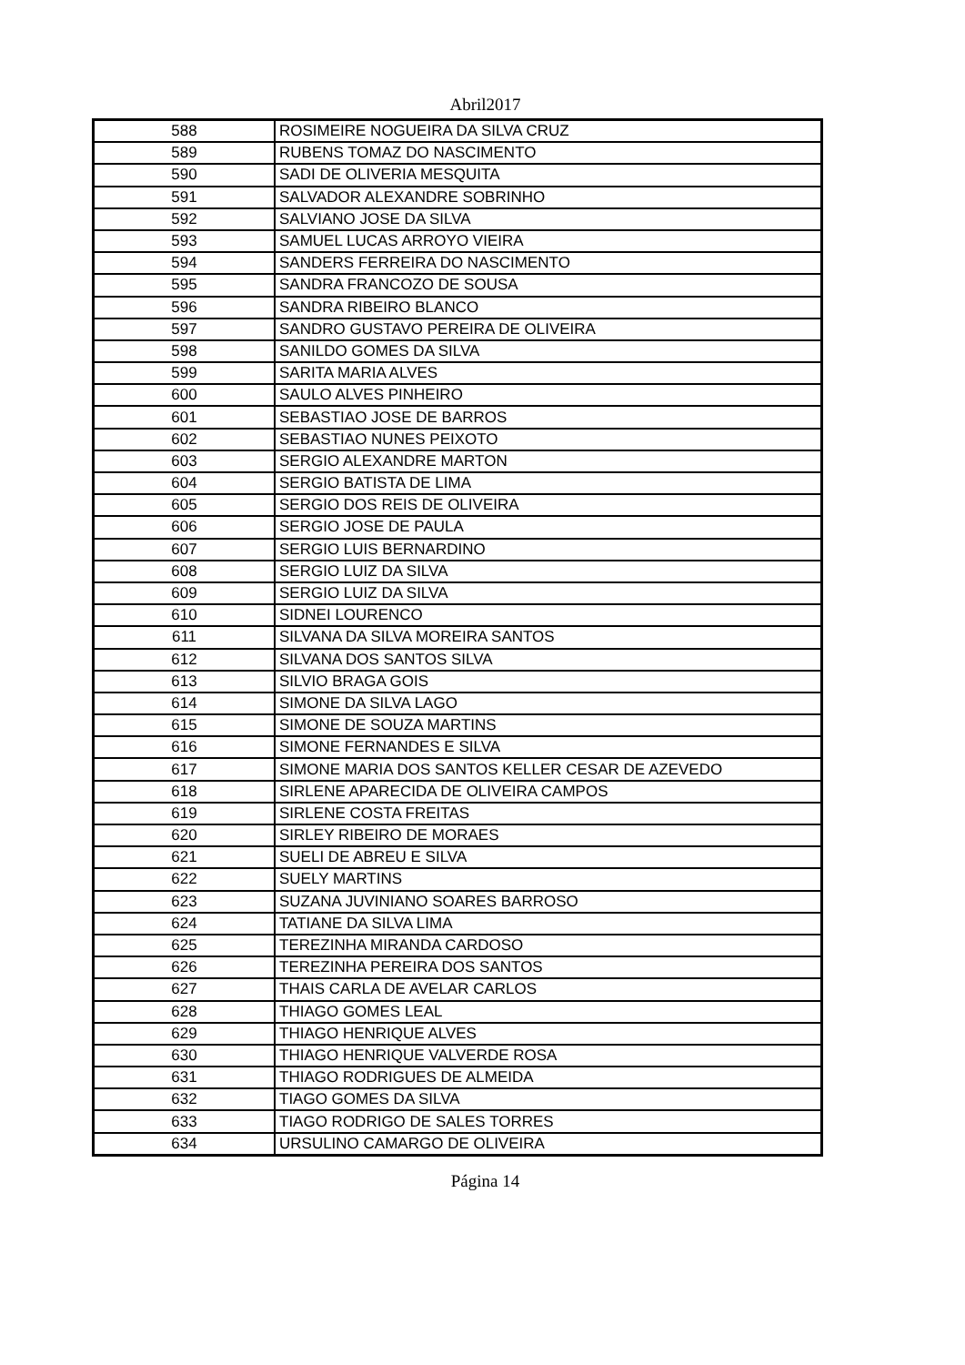Abril2017
| 588 | ROSIMEIRE NOGUEIRA DA SILVA CRUZ |
| 589 | RUBENS TOMAZ DO NASCIMENTO |
| 590 | SADI DE OLIVERIA MESQUITA |
| 591 | SALVADOR ALEXANDRE SOBRINHO |
| 592 | SALVIANO JOSE DA SILVA |
| 593 | SAMUEL LUCAS ARROYO VIEIRA |
| 594 | SANDERS FERREIRA DO NASCIMENTO |
| 595 | SANDRA FRANCOZO DE SOUSA |
| 596 | SANDRA RIBEIRO BLANCO |
| 597 | SANDRO GUSTAVO PEREIRA DE OLIVEIRA |
| 598 | SANILDO GOMES DA SILVA |
| 599 | SARITA MARIA ALVES |
| 600 | SAULO ALVES PINHEIRO |
| 601 | SEBASTIAO JOSE DE BARROS |
| 602 | SEBASTIAO NUNES PEIXOTO |
| 603 | SERGIO ALEXANDRE MARTON |
| 604 | SERGIO BATISTA DE LIMA |
| 605 | SERGIO DOS REIS DE OLIVEIRA |
| 606 | SERGIO JOSE DE PAULA |
| 607 | SERGIO LUIS BERNARDINO |
| 608 | SERGIO LUIZ DA SILVA |
| 609 | SERGIO LUIZ DA SILVA |
| 610 | SIDNEI LOURENCO |
| 611 | SILVANA DA SILVA MOREIRA SANTOS |
| 612 | SILVANA DOS SANTOS SILVA |
| 613 | SILVIO BRAGA GOIS |
| 614 | SIMONE DA SILVA LAGO |
| 615 | SIMONE DE SOUZA MARTINS |
| 616 | SIMONE FERNANDES E SILVA |
| 617 | SIMONE MARIA DOS SANTOS KELLER CESAR DE AZEVEDO |
| 618 | SIRLENE APARECIDA DE OLIVEIRA CAMPOS |
| 619 | SIRLENE COSTA FREITAS |
| 620 | SIRLEY RIBEIRO DE MORAES |
| 621 | SUELI DE ABREU E SILVA |
| 622 | SUELY MARTINS |
| 623 | SUZANA JUVINIANO SOARES BARROSO |
| 624 | TATIANE DA SILVA LIMA |
| 625 | TEREZINHA MIRANDA CARDOSO |
| 626 | TEREZINHA PEREIRA DOS SANTOS |
| 627 | THAIS CARLA DE AVELAR CARLOS |
| 628 | THIAGO GOMES LEAL |
| 629 | THIAGO HENRIQUE ALVES |
| 630 | THIAGO HENRIQUE VALVERDE ROSA |
| 631 | THIAGO RODRIGUES DE ALMEIDA |
| 632 | TIAGO GOMES DA SILVA |
| 633 | TIAGO RODRIGO DE SALES TORRES |
| 634 | URSULINO CAMARGO DE OLIVEIRA |
Página 14